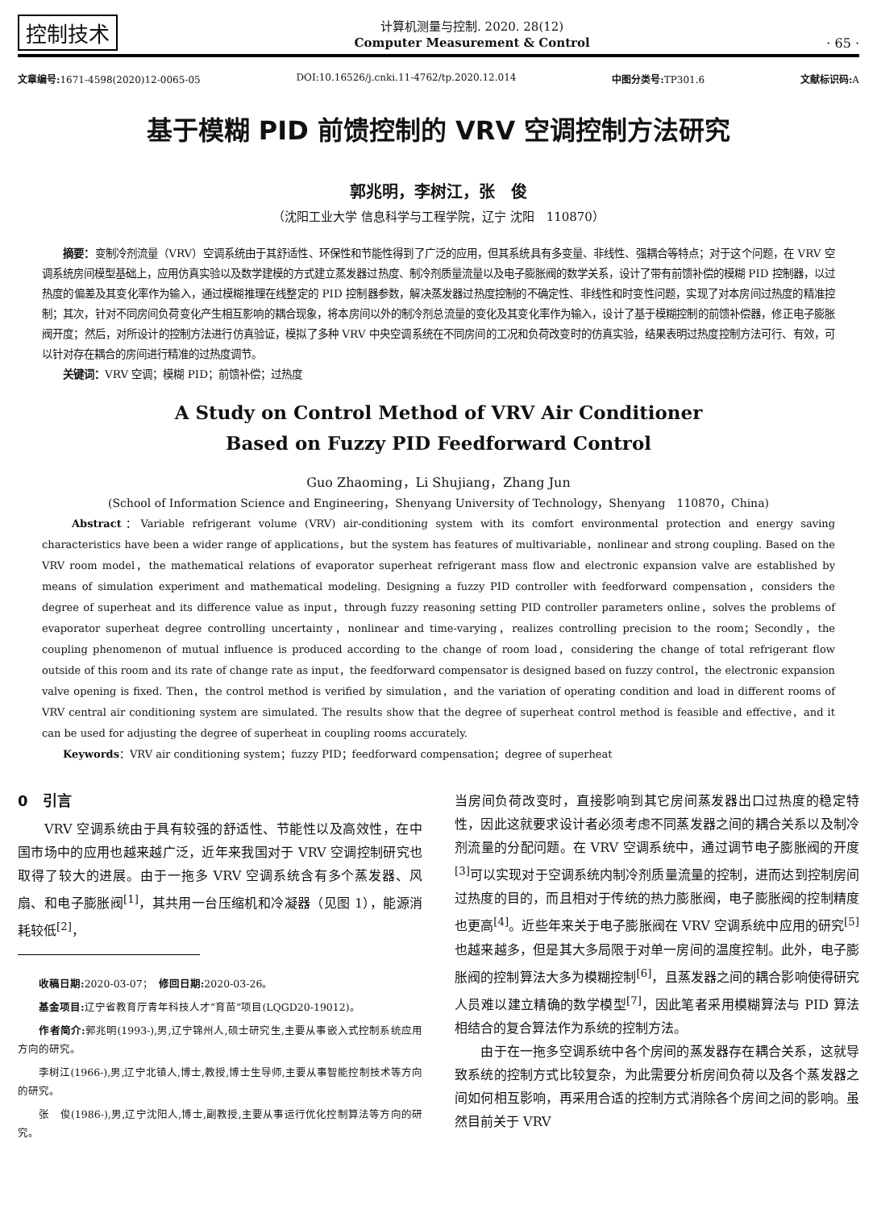控制技术
计算机测量与控制. 2020. 28(12)
Computer Measurement & Control
· 65 ·
文章编号: 1671-4598(2020)12-0065-05 DOI:10.16526/j.cnki.11-4762/tp.2020.12.014 中图分类号: TP301.6 文献标识码: A
基于模糊 PID 前馈控制的 VRV 空调控制方法研究
郭兆明，李树江，张　俊
（沈阳工业大学 信息科学与工程学院，辽宁 沈阳　110870）
　　摘要：变制冷剂流量（VRV）空调系统由于其舒适性、环保性和节能性得到了广泛的应用，但其系统具有多变量、非线性、强耦合等特点；对于这个问题，在 VRV 空调系统房间模型基础上，应用仿真实验以及数学建模的方式建立蒸发器过热度、制冷剂质量流量以及电子膨胀阀的数学关系，设计了带有前馈补偿的模糊 PID 控制器，以过热度的偏差及其变化率作为输入，通过模糊推理在线整定的 PID 控制器参数，解决蒸发器过热度控制的不确定性、非线性和时变性问题，实现了对本房间过热度的精准控制；其次，针对不同房间负荷变化产生相互影响的耦合现象，将本房间以外的制冷剂总流量的变化及其变化率作为输入，设计了基于模糊控制的前馈补偿器，修正电子膨胀阀开度；然后，对所设计的控制方法进行仿真验证，模拟了多种 VRV 中央空调系统在不同房间的工况和负荷改变时的仿真实验，结果表明过热度控制方法可行、有效，可以针对存在耦合的房间进行精准的过热度调节。
　　关键词：VRV 空调；模糊 PID；前馈补偿；过热度
A Study on Control Method of VRV Air Conditioner
Based on Fuzzy PID Feedforward Control
Guo Zhaoming，Li Shujiang，Zhang Jun
(School of Information Science and Engineering，Shenyang University of Technology，Shenyang　110870，China)
　　Abstract：Variable refrigerant volume (VRV) air-conditioning system with its comfort environmental protection and energy saving characteristics have been a wider range of applications，but the system has features of multivariable，nonlinear and strong coupling. Based on the VRV room model，the mathematical relations of evaporator superheat refrigerant mass flow and electronic expansion valve are established by means of simulation experiment and mathematical modeling. Designing a fuzzy PID controller with feedforward compensation，considers the degree of superheat and its difference value as input，through fuzzy reasoning setting PID controller parameters online，solves the problems of evaporator superheat degree controlling uncertainty，nonlinear and time-varying，realizes controlling precision to the room；Secondly，the coupling phenomenon of mutual influence is produced according to the change of room load，considering the change of total refrigerant flow outside of this room and its rate of change rate as input，the feedforward compensator is designed based on fuzzy control，the electronic expansion valve opening is fixed. Then，the control method is verified by simulation，and the variation of operating condition and load in different rooms of VRV central air conditioning system are simulated. The results show that the degree of superheat control method is feasible and effective，and it can be used for adjusting the degree of superheat in coupling rooms accurately.
　　Keywords：VRV air conditioning system；fuzzy PID；feedforward compensation；degree of superheat
0　引言
　　VRV 空调系统由于具有较强的舒适性、节能性以及高效性，在中国市场中的应用也越来越广泛，近年来我国对于 VRV 空调控制研究也取得了较大的进展。由于一拖多 VRV 空调系统含有多个蒸发器、风扇、和电子膨胀阀<sup>[1]</sup>，其共用一台压缩机和冷凝器（见图 1），能源消耗较低<sup>[2]</sup>，
　　收稿日期: 2020-03-07；　修回日期: 2020-03-26。
　　基金项目: 辽宁省教育厅青年科技人才“育苗”项目(LQGD20-19012)。
　　作者简介: 郭兆明(1993-),男,辽宁锦州人,硕士研究生,主要从事嵌入式控制系统应用方向的研究。
　　李树江(1966-),男,辽宁北镇人,博士,教授,博士生导师,主要从事智能控制技术等方向的研究。
　　张　俊(1986-),男,辽宁沈阳人,博士,副教授,主要从事运行优化控制算法等方向的研究。
当房间负荷改变时，直接影响到其它房间蒸发器出口过热度的稳定特性，因此这就要求设计者必须考虑不同蒸发器之间的耦合关系以及制冷剂流量的分配问题。在 VRV 空调系统中，通过调节电子膨胀阀的开度<sup>[3]</sup>可以实现对于空调系统内制冷剂质量流量的控制，进而达到控制房间过热度的目的，而且相对于传统的热力膨胀阀，电子膨胀阀的控制精度也更高<sup>[4]</sup>。近些年来关于电子膨胀阀在 VRV 空调系统中应用的研究<sup>[5]</sup>也越来越多，但是其大多局限于对单一房间的温度控制。此外，电子膨胀阀的控制算法大多为模糊控制<sup>[6]</sup>，且蒸发器之间的耦合影响使得研究人员难以建立精确的数学模型<sup>[7]</sup>，因此笔者采用模糊算法与 PID 算法相结合的复合算法作为系统的控制方法。
　　由于在一拖多空调系统中各个房间的蒸发器存在耦合关系，这就导致系统的控制方式比较复杂，为此需要分析房间负荷以及各个蒸发器之间如何相互影响，再采用合适的控制方式消除各个房间之间的影响。虽然目前关于 VRV